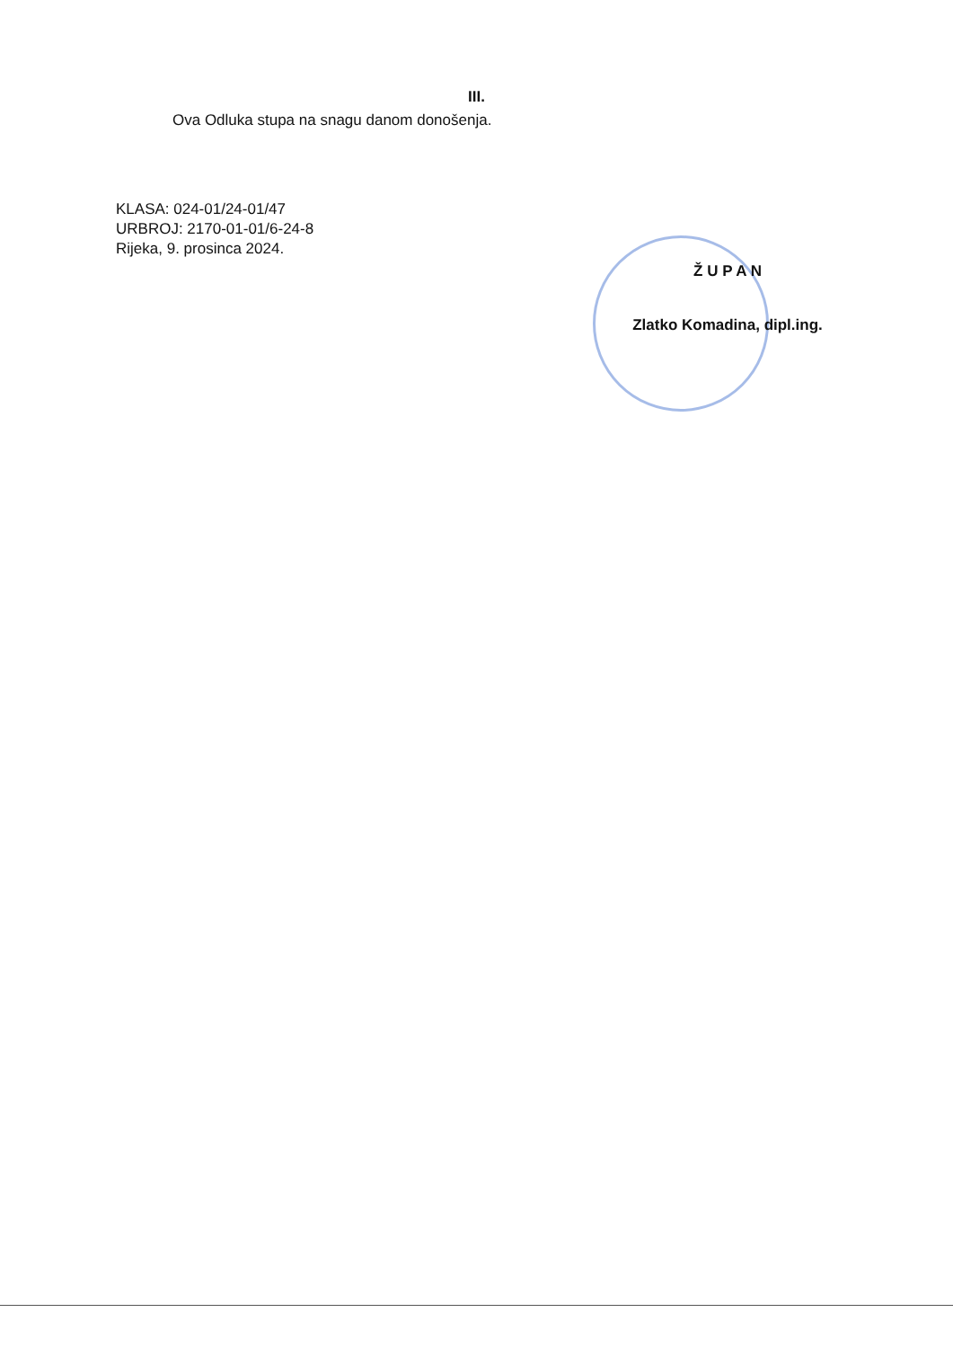III.
Ova Odluka stupa na snagu danom donošenja.
KLASA: 024-01/24-01/47
URBROJ: 2170-01-01/6-24-8
Rijeka, 9. prosinca 2024.
Ž U P A N
Zlatko Komadina, dipl.ing.